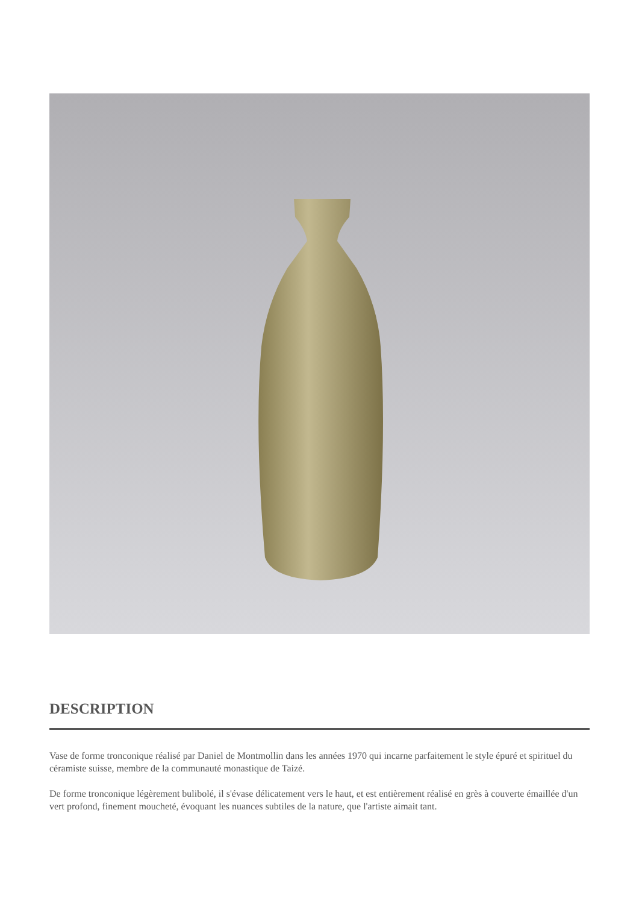DESCRIPTION
Vase de forme tronconique réalisé par Daniel de Montmollin dans les années 1970 qui incarne parfaitement le style épuré et spirituel du céramiste suisse, membre de la communauté monastique de Taizé.
De forme tronconique légèrement bulibolé, il s'évase délicatement vers le haut, et est entièrement réalisé en grès à couverte émaillée d'un vert profond, finement moucheté, évoquant les nuances subtiles de la nature, que l'artiste aimait tant.